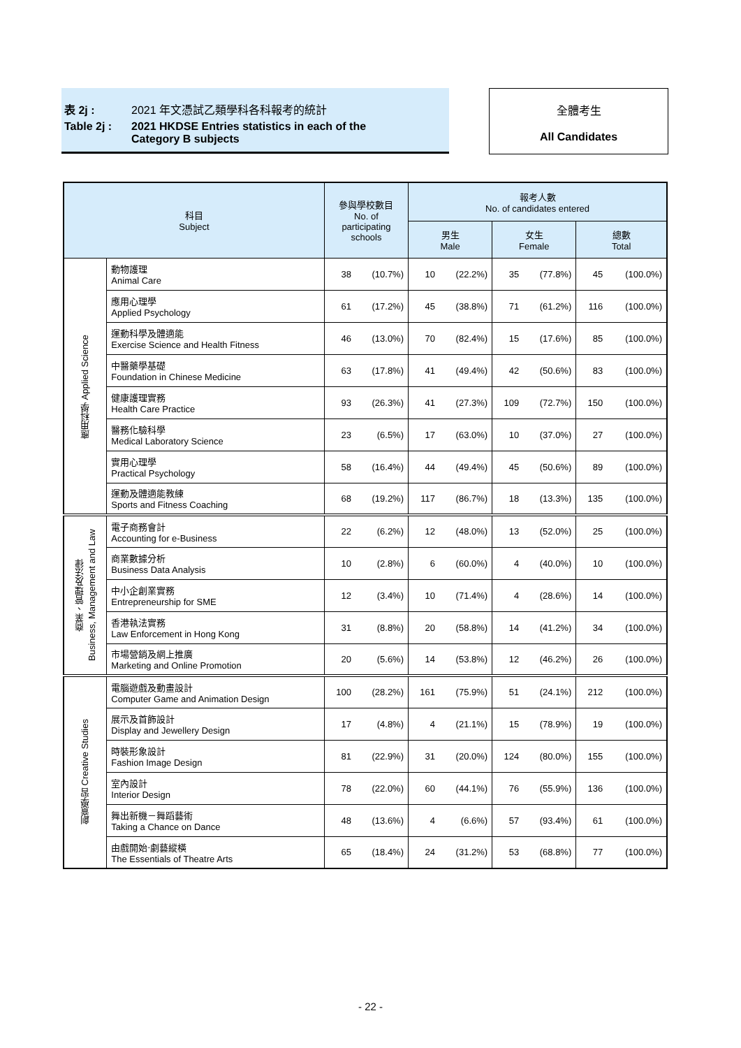表 2j : 2021 年文憑試乙類學科各科報考的統計
Table 2j : 2021 HKDSE Entries statistics in each of the
Category B subjects
全體考生
All Candidates
| 科目 Subject | | 參與學校數目 No. of participating schools | | 報考人數 No. of candidates entered | | | | | |
| --- | --- | --- | --- | --- | --- | --- | --- | --- | --- |
| | | | | 男生 Male | | 女生 Female | | 總數 Total | |
| 應用科學 Applied Science | 動物護理 Animal Care | 38 | (10.7%) | 10 | (22.2%) | 35 | (77.8%) | 45 | (100.0%) |
| | 應用心理學 Applied Psychology | 61 | (17.2%) | 45 | (38.8%) | 71 | (61.2%) | 116 | (100.0%) |
| | 運動科學及體適能 Exercise Science and Health Fitness | 46 | (13.0%) | 70 | (82.4%) | 15 | (17.6%) | 85 | (100.0%) |
| | 中醫藥學基礎 Foundation in Chinese Medicine | 63 | (17.8%) | 41 | (49.4%) | 42 | (50.6%) | 83 | (100.0%) |
| | 健康護理實務 Health Care Practice | 93 | (26.3%) | 41 | (27.3%) | 109 | (72.7%) | 150 | (100.0%) |
| | 醫務化驗科學 Medical Laboratory Science | 23 | (6.5%) | 17 | (63.0%) | 10 | (37.0%) | 27 | (100.0%) |
| | 實用心理學 Practical Psychology | 58 | (16.4%) | 44 | (49.4%) | 45 | (50.6%) | 89 | (100.0%) |
| | 運動及體適能教練 Sports and Fitness Coaching | 68 | (19.2%) | 117 | (86.7%) | 18 | (13.3%) | 135 | (100.0%) |
| 商業、管理及法律 Business, Management and Law | 電子商務會計 Accounting for e-Business | 22 | (6.2%) | 12 | (48.0%) | 13 | (52.0%) | 25 | (100.0%) |
| | 商業數據分析 Business Data Analysis | 10 | (2.8%) | 6 | (60.0%) | 4 | (40.0%) | 10 | (100.0%) |
| | 中小企創業實務 Entrepreneurship for SME | 12 | (3.4%) | 10 | (71.4%) | 4 | (28.6%) | 14 | (100.0%) |
| | 香港執法實務 Law Enforcement in Hong Kong | 31 | (8.8%) | 20 | (58.8%) | 14 | (41.2%) | 34 | (100.0%) |
| | 市場營銷及網上推廣 Marketing and Online Promotion | 20 | (5.6%) | 14 | (53.8%) | 12 | (46.2%) | 26 | (100.0%) |
| 創意學習 Creative Studies | 電腦遊戲及動畫設計 Computer Game and Animation Design | 100 | (28.2%) | 161 | (75.9%) | 51 | (24.1%) | 212 | (100.0%) |
| | 展示及首飾設計 Display and Jewellery Design | 17 | (4.8%) | 4 | (21.1%) | 15 | (78.9%) | 19 | (100.0%) |
| | 時裝形象設計 Fashion Image Design | 81 | (22.9%) | 31 | (20.0%) | 124 | (80.0%) | 155 | (100.0%) |
| | 室內設計 Interior Design | 78 | (22.0%) | 60 | (44.1%) | 76 | (55.9%) | 136 | (100.0%) |
| | 舞出新機－舞蹈藝術 Taking a Chance on Dance | 48 | (13.6%) | 4 | (6.6%) | 57 | (93.4%) | 61 | (100.0%) |
| | 由戲開始‧劇藝縱橫 The Essentials of Theatre Arts | 65 | (18.4%) | 24 | (31.2%) | 53 | (68.8%) | 77 | (100.0%) |
- 22 -